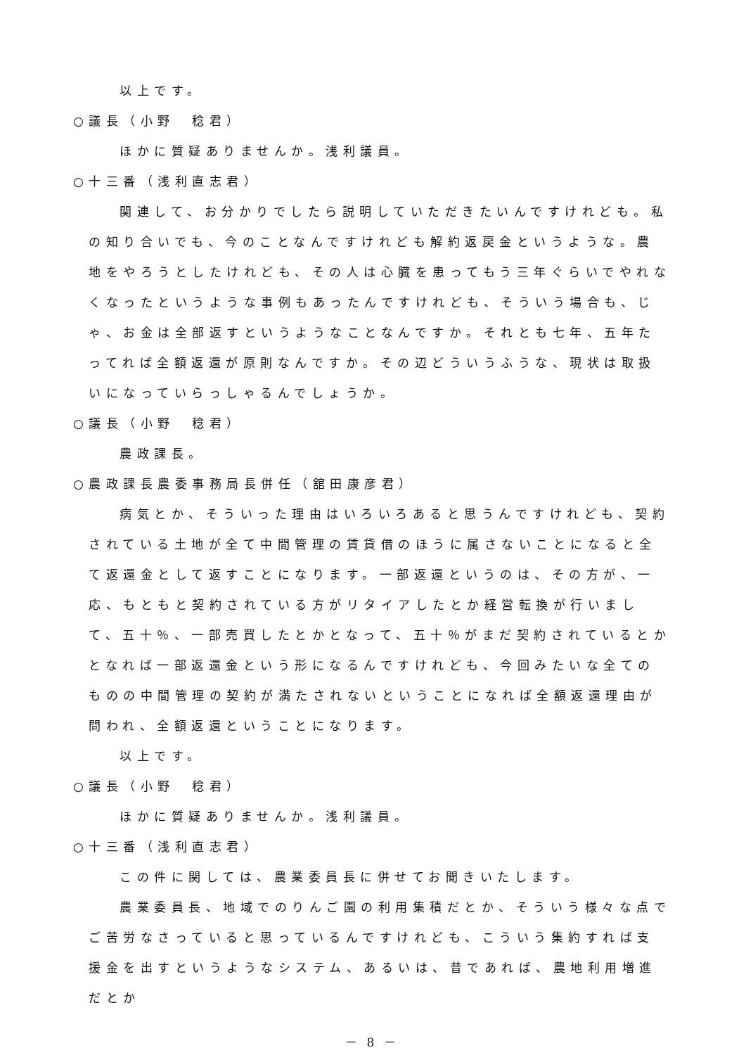以上です。
○議長（小野　稔君）
ほかに質疑ありませんか。浅利議員。
○十三番（浅利直志君）
関連して、お分かりでしたら説明していただきたいんですけれども。私の知り合いでも、今のことなんですけれども解約返戻金というような。農地をやろうとしたけれども、その人は心臓を患ってもう三年ぐらいでやれなくなったというような事例もあったんですけれども、そういう場合も、じゃ、お金は全部返すというようなことなんですか。それとも七年、五年たってれば全額返還が原則なんですか。その辺どういうふうな、現状は取扱いになっていらっしゃるんでしょうか。
○議長（小野　稔君）
農政課長。
○農政課長農委事務局長併任（舘田康彦君）
病気とか、そういった理由はいろいろあると思うんですけれども、契約されている土地が全て中間管理の賃貸借のほうに属さないことになると全て返還金として返すことになります。一部返還というのは、その方が、一応、もともと契約されている方がリタイアしたとか経営転換が行いまして、五十％、一部売買したとかとなって、五十％がまだ契約されているとかとなれば一部返還金という形になるんですけれども、今回みたいな全てのものの中間管理の契約が満たされないということになれば全額返還理由が問われ、全額返還ということになります。
以上です。
○議長（小野　稔君）
ほかに質疑ありませんか。浅利議員。
○十三番（浅利直志君）
この件に関しては、農業委員長に併せてお聞きいたします。
農業委員長、地域でのりんご園の利用集積だとか、そういう様々な点でご苦労なさっていると思っているんですけれども、こういう集約すれば支援金を出すというようなシステム、あるいは、昔であれば、農地利用増進だとか
－ 8 －